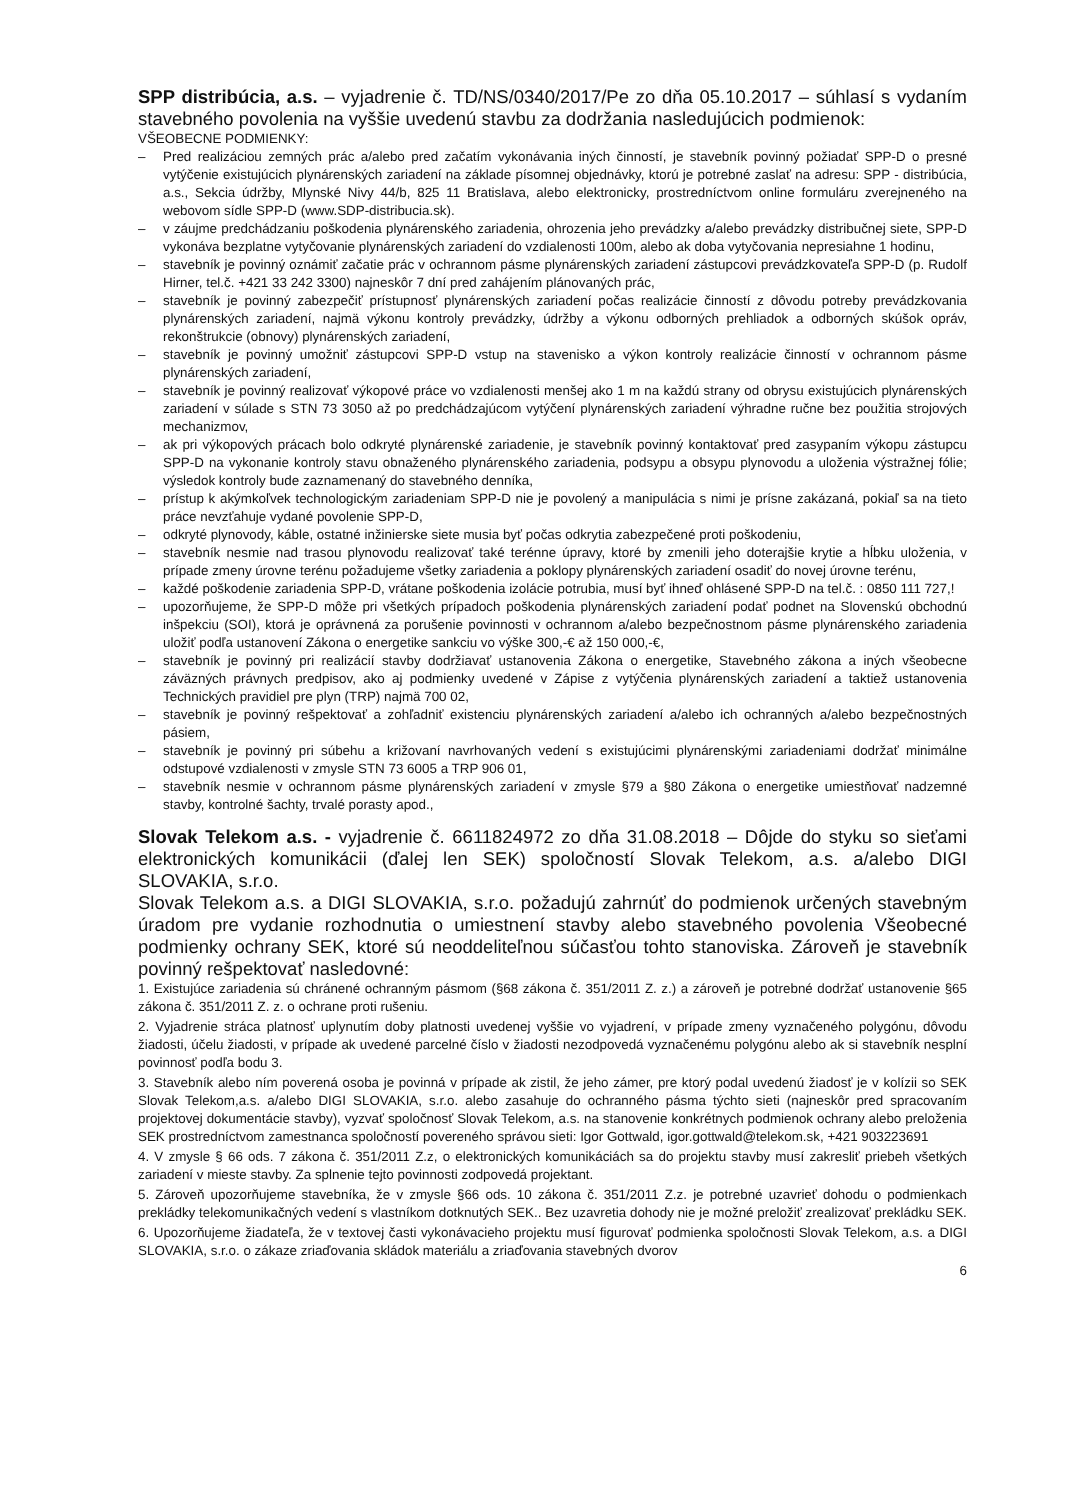SPP distribúcia, a.s. – vyjadrenie č. TD/NS/0340/2017/Pe zo dňa 05.10.2017 – súhlasí s vydaním stavebného povolenia na vyššie uvedenú stavbu za dodržania nasledujúcich podmienok:
VŠEOBECNE PODMIENKY:
– Pred realizáciou zemných prác a/alebo pred začatím vykonávania iných činností, je stavebník povinný požiadať SPP-D o presné vytýčenie existujúcich plynárenských zariadení na základe písomnej objednávky, ktorú je potrebné zaslať na adresu: SPP - distribúcia, a.s., Sekcia údržby, Mlynské Nivy 44/b, 825 11 Bratislava, alebo elektronicky, prostredníctvom online formuláru zverejneného na webovom sídle SPP-D (www.SDP-distribucia.sk).
– v záujme predchádzaniu poškodenia plynárenského zariadenia, ohrozenia jeho prevádzky a/alebo prevádzky distribučnej siete, SPP-D vykonáva bezplatne vytyčovanie plynárenských zariadení do vzdialenosti 100m, alebo ak doba vytyčovania nepresiahne 1 hodinu,
– stavebník je povinný oznámiť začatie prác v ochrannom pásme plynárenských zariadení zástupcovi prevádzkovateľa SPP-D (p. Rudolf Hirner, tel.č. +421 33 242 3300) najneskôr 7 dní pred zahájením plánovaných prác,
– stavebník je povinný zabezpečiť prístupnosť plynárenských zariadení počas realizácie činností z dôvodu potreby prevádzkovania plynárenských zariadení, najmä výkonu kontroly prevádzky, údržby a výkonu odborných prehliadok a odborných skúšok opráv, rekonštrukcie (obnovy) plynárenských zariadení,
– stavebník je povinný umožniť zástupcovi SPP-D vstup na stavenisko a výkon kontroly realizácie činností v ochrannom pásme plynárenských zariadení,
– stavebník je povinný realizovať výkopové práce vo vzdialenosti menšej ako 1 m na každú strany od obrysu existujúcich plynárenských zariadení v súlade s STN 73 3050 až po predchádzajúcom vytýčení plynárenských zariadení výhradne ručne bez použitia strojových mechanizmov,
– ak pri výkopových prácach bolo odkryté plynárenské zariadenie, je stavebník povinný kontaktovať pred zasypaním výkopu zástupcu SPP-D na vykonanie kontroly stavu obnaženého plynárenského zariadenia, podsypu a obsypu plynovodu a uloženia výstražnej fólie; výsledok kontroly bude zaznamenaný do stavebného denníka,
– prístup k akýmkoľvek technologickým zariadeniam SPP-D nie je povolený a manipulácia s nimi je prísne zakázaná, pokiaľ sa na tieto práce nevzťahuje vydané povolenie SPP-D,
– odkryté plynovody, káble, ostatné inžinierske siete musia byť počas odkrytia zabezpečené proti poškodeniu,
– stavebník nesmie nad trasou plynovodu realizovať také terénne úpravy, ktoré by zmenili jeho doterajšie krytie a hĺbku uloženia, v prípade zmeny úrovne terénu požadujeme všetky zariadenia a poklopy plynárenských zariadení osadiť do novej úrovne terénu,
– každé poškodenie zariadenia SPP-D, vrátane poškodenia izolácie potrubia, musí byť ihneď ohlásené SPP-D na tel.č. : 0850 111 727,!
– upozorňujeme, že SPP-D môže pri všetkých prípadoch poškodenia plynárenských zariadení podať podnet na Slovenskú obchodnú inšpekciu (SOI), ktorá je oprávnená za porušenie povinnosti v ochrannom a/alebo bezpečnostnom pásme plynárenského zariadenia uložiť podľa ustanovení Zákona o energetike sankciu vo výške 300,-€ až 150 000,-€,
– stavebník je povinný pri realizácií stavby dodržiavať ustanovenia Zákona o energetike, Stavebného zákona a iných všeobecne záväzných právnych predpisov, ako aj podmienky uvedené v Zápise z vytýčenia plynárenských zariadení a taktiež ustanovenia Technických pravidiel pre plyn (TRP) najmä 700 02,
– stavebník je povinný rešpektovať a zohľadniť existenciu plynárenských zariadení a/alebo ich ochranných a/alebo bezpečnostných pásiem,
– stavebník je povinný pri súbehu a križovaní navrhovaných vedení s existujúcimi plynárenskými zariadeniami dodržať minimálne odstupové vzdialenosti v zmysle STN 73 6005 a TRP 906 01,
– stavebník nesmie v ochrannom pásme plynárenských zariadení v zmysle §79 a §80 Zákona o energetike umiestňovať nadzemné stavby, kontrolné šachty, trvalé porasty apod.,
Slovak Telekom a.s. - vyjadrenie č. 6611824972 zo dňa 31.08.2018 – Dôjde do styku so sieťami elektronických komunikácii (ďalej len SEK) spoločností Slovak Telekom, a.s. a/alebo DIGI SLOVAKIA, s.r.o.
Slovak Telekom a.s. a DIGI SLOVAKIA, s.r.o. požadujú zahrnúť do podmienok určených stavebným úradom pre vydanie rozhodnutia o umiestnení stavby alebo stavebného povolenia Všeobecné podmienky ochrany SEK, ktoré sú neoddeliteľnou súčasťou tohto stanoviska. Zároveň je stavebník povinný rešpektovať nasledovné:
1. Existujúce zariadenia sú chránené ochranným pásmom (§68 zákona č. 351/2011 Z. z.) a zároveň je potrebné dodržať ustanovenie §65 zákona č. 351/2011 Z. z. o ochrane proti rušeniu.
2. Vyjadrenie stráca platnosť uplynutím doby platnosti uvedenej vyššie vo vyjadrení, v prípade zmeny vyznačeného polygónu, dôvodu žiadosti, účelu žiadosti, v prípade ak uvedené parcelné číslo v žiadosti nezodpovedá vyznačenému polygónu alebo ak si stavebník nesplní povinnosť podľa bodu 3.
3. Stavebník alebo ním poverená osoba je povinná v prípade ak zistil, že jeho zámer, pre ktorý podal uvedenú žiadosť je v kolízii so SEK Slovak Telekom,a.s. a/alebo DIGI SLOVAKIA, s.r.o. alebo zasahuje do ochranného pásma týchto sieti (najneskôr pred spracovaním projektovej dokumentácie stavby), vyzvať spoločnosť Slovak Telekom, a.s. na stanovenie konkrétnych podmienok ochrany alebo preloženia SEK prostredníctvom zamestnanca spoločností povereného správou sieti: Igor Gottwald, igor.gottwald@telekom.sk, +421 903223691
4. V zmysle § 66 ods. 7 zákona č. 351/2011 Z.z, o elektronických komunikáciách sa do projektu stavby musí zakresliť priebeh všetkých zariadení v mieste stavby. Za splnenie tejto povinnosti zodpovedá projektant.
5. Zároveň upozorňujeme stavebníka, že v zmysle §66 ods. 10 zákona č. 351/2011 Z.z. je potrebné uzavrieť dohodu o podmienkach prekládky telekomunikačných vedení s vlastníkom dotknutých SEK.. Bez uzavretia dohody nie je možné preložiť zrealizovať prekládku SEK.
6. Upozorňujeme žiadateľa, že v textovej časti vykonávacieho projektu musí figurovať podmienka spoločnosti Slovak Telekom, a.s. a DIGI SLOVAKIA, s.r.o. o zákaze zriaďovania skládok materiálu a zriaďovania stavebných dvorov
6